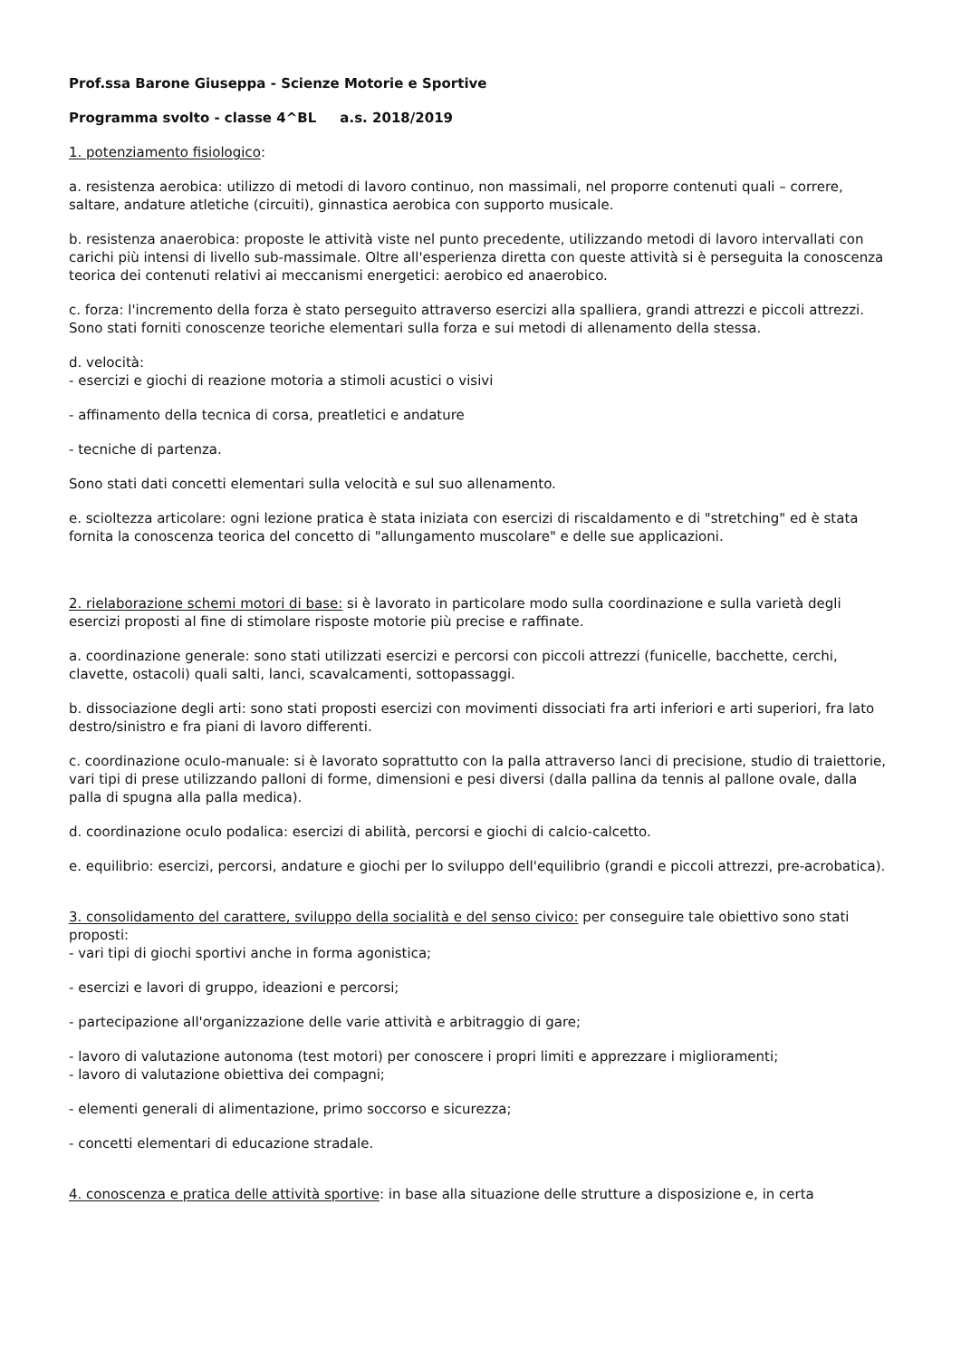Prof.ssa Barone Giuseppa - Scienze Motorie e Sportive
Programma svolto - classe 4^BL a.s. 2018/2019
1. potenziamento fisiologico:
a. resistenza aerobica: utilizzo di metodi di lavoro continuo, non massimali, nel proporre contenuti quali – correre, saltare, andature atletiche (circuiti), ginnastica aerobica con supporto musicale.
b. resistenza anaerobica: proposte le attività viste nel punto precedente, utilizzando metodi di lavoro intervallati con carichi più intensi di livello sub-massimale. Oltre all'esperienza diretta con queste attività si è perseguita la conoscenza teorica dei contenuti relativi ai meccanismi energetici: aerobico ed anaerobico.
c. forza: l'incremento della forza è stato perseguito attraverso esercizi alla spalliera, grandi attrezzi e piccoli attrezzi. Sono stati forniti conoscenze teoriche elementari sulla forza e sui metodi di allenamento della stessa.
d. velocità:
- esercizi e giochi di reazione motoria a stimoli acustici o visivi
- affinamento della tecnica di corsa, preatletici e andature
- tecniche di partenza.
Sono stati dati concetti elementari sulla velocità e sul suo allenamento.
e. scioltezza articolare: ogni lezione pratica è stata iniziata con esercizi di riscaldamento e di "stretching" ed è stata fornita la conoscenza teorica del concetto di "allungamento muscolare" e delle sue applicazioni.
2. rielaborazione schemi motori di base: si è lavorato in particolare modo sulla coordinazione e sulla varietà degli esercizi proposti al fine di stimolare risposte motorie più precise e raffinate.
a. coordinazione generale: sono stati utilizzati esercizi e percorsi con piccoli attrezzi (funicelle, bacchette, cerchi, clavette, ostacoli) quali salti, lanci, scavalcamenti, sottopassaggi.
b. dissociazione degli arti: sono stati proposti esercizi con movimenti dissociati fra arti inferiori e arti superiori, fra lato destro/sinistro e fra piani di lavoro differenti.
c. coordinazione oculo-manuale: si è lavorato soprattutto con la palla attraverso lanci di precisione, studio di traiettorie, vari tipi di prese utilizzando palloni di forme, dimensioni e pesi diversi (dalla pallina da tennis al pallone ovale, dalla palla di spugna alla palla medica).
d. coordinazione oculo podalica: esercizi di abilità, percorsi e giochi di calcio-calcetto.
e. equilibrio: esercizi, percorsi, andature e giochi per lo sviluppo dell'equilibrio (grandi e piccoli attrezzi, pre-acrobatica).
3. consolidamento del carattere, sviluppo della socialità e del senso civico: per conseguire tale obiettivo sono stati proposti:
- vari tipi di giochi sportivi anche in forma agonistica;
- esercizi e lavori di gruppo, ideazioni e percorsi;
- partecipazione all'organizzazione delle varie attività e arbitraggio di gare;
- lavoro di valutazione autonoma (test motori) per conoscere i propri limiti e apprezzare i miglioramenti;
- lavoro di valutazione obiettiva dei compagni;
- elementi generali di alimentazione, primo soccorso e sicurezza;
- concetti elementari di educazione stradale.
4. conoscenza e pratica delle attività sportive: in base alla situazione delle strutture a disposizione e, in certa